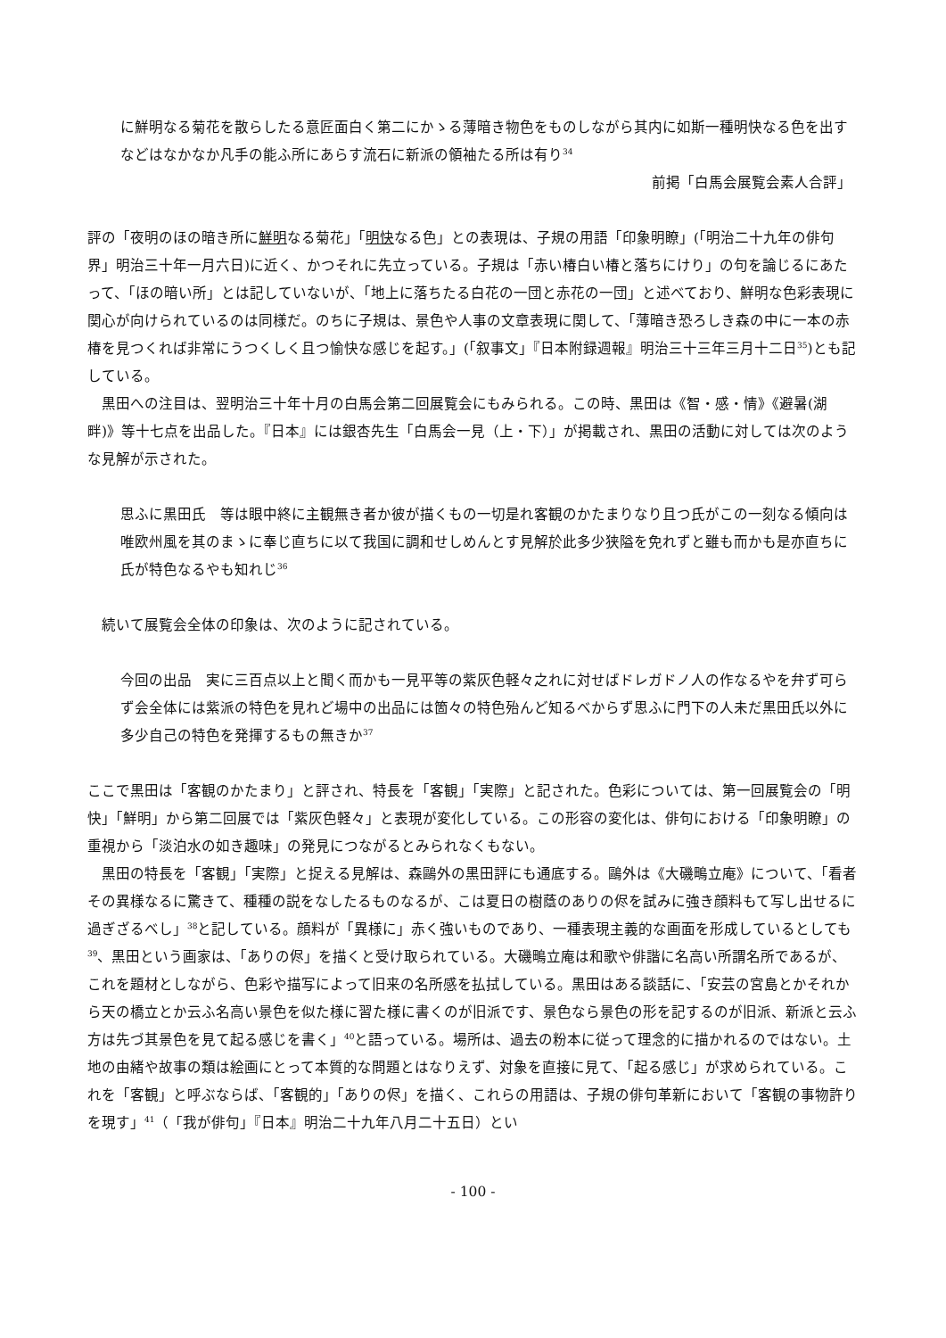に鮮明なる菊花を散らしたる意匠面白く第二にかゝる薄暗き物色をものしながら其内に如斯一種明快なる色を出すなどはなかなか凡手の能ふ所にあらす流石に新派の領袖たる所は有り<sup>34</sup>
前掲「白馬会展覧会素人合評」
評の「夜明のほの暗き所に鮮明なる菊花」「明快なる色」との表現は、子規の用語「印象明瞭」(「明治二十九年の俳句界」明治三十年一月六日)に近く、かつそれに先立っている。子規は「赤い椿白い椿と落ちにけり」の句を論じるにあたって、「ほの暗い所」とは記していないが、「地上に落ちたる白花の一団と赤花の一団」と述べており、鮮明な色彩表現に関心が向けられているのは同様だ。のちに子規は、景色や人事の文章表現に関して、「薄暗き恐ろしき森の中に一本の赤椿を見つくれば非常にうつくしく且つ愉快な感じを起す。」(「叙事文」『日本附録週報』明治三十三年三月十二日<sup>35</sup>)とも記している。
　黒田への注目は、翌明治三十年十月の白馬会第二回展覧会にもみられる。この時、黒田は《智・感・情》《避暑(湖畔)》等十七点を出品した。『日本』には銀杏先生「白馬会一見（上・下）」が掲載され、黒田の活動に対しては次のような見解が示された。
思ふに黒田氏　等は眼中終に主観無き者か彼が描くもの一切是れ客観のかたまりなり且つ氏がこの一刻なる傾向は唯欧州風を其のまゝに奉じ直ちに以て我国に調和せしめんとす見解於此多少狭隘を免れずと雖も而かも是亦直ちに氏が特色なるやも知れじ<sup>36</sup>
　続いて展覧会全体の印象は、次のように記されている。
今回の出品　実に三百点以上と聞く而かも一見平等の紫灰色軽々之れに対せばドレガドノ人の作なるやを弁ず可らず会全体には紫派の特色を見れど場中の出品には箇々の特色殆んど知るべからず思ふに門下の人未だ黒田氏以外に多少自己の特色を発揮するもの無きか<sup>37</sup>
ここで黒田は「客観のかたまり」と評され、特長を「客観」「実際」と記された。色彩については、第一回展覧会の「明快」「鮮明」から第二回展では「紫灰色軽々」と表現が変化している。この形容の変化は、俳句における「印象明瞭」の重視から「淡泊水の如き趣味」の発見につながるとみられなくもない。
　黒田の特長を「客観」「実際」と捉える見解は、森鷗外の黒田評にも通底する。鷗外は《大磯鴫立庵》について、「看者その異様なるに驚きて、種種の説をなしたるものなるが、こは夏日の樹蔭のありの侭を試みに強き顔料もて写し出せるに過ぎざるべし」<sup>38</sup>と記している。顔料が「異様に」赤く強いものであり、一種表現主義的な画面を形成しているとしても<sup>39</sup>、黒田という画家は、「ありの侭」を描くと受け取られている。大磯鴫立庵は和歌や俳諧に名高い所謂名所であるが、これを題材としながら、色彩や描写によって旧来の名所感を払拭している。黒田はある談話に、「安芸の宮島とかそれから天の橋立とか云ふ名高い景色を似た様に習た様に書くのが旧派です、景色なら景色の形を記するのが旧派、新派と云ふ方は先づ其景色を見て起る感じを書く」<sup>40</sup>と語っている。場所は、過去の粉本に従って理念的に描かれるのではない。土地の由緒や故事の類は絵画にとって本質的な問題とはなりえず、対象を直接に見て、「起る感じ」が求められている。これを「客観」と呼ぶならば、「客観的」「ありの侭」を描く、これらの用語は、子規の俳句革新において「客観の事物許りを現す」<sup>41</sup>（「我が俳句」『日本』明治二十九年八月二十五日）とい
- 100 -